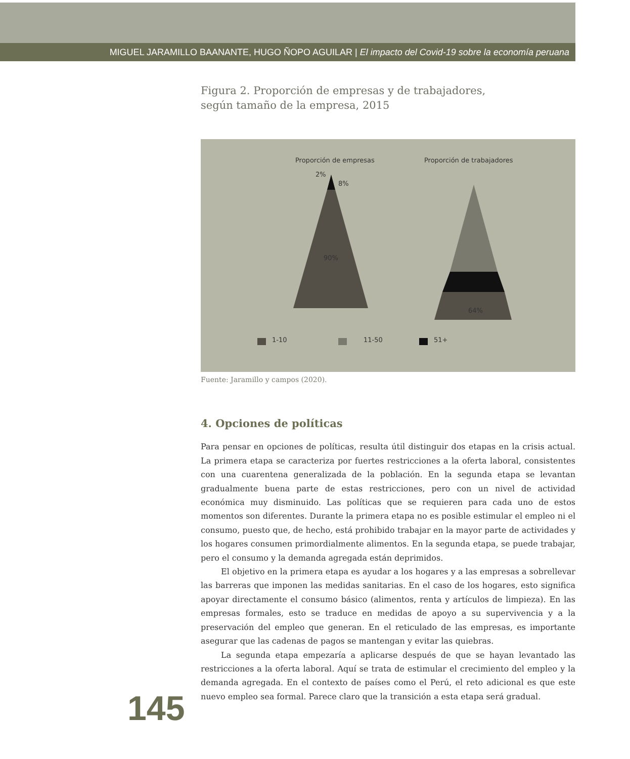MIGUEL JARAMILLO BAANANTE, HUGO ÑOPO AGUILAR | El impacto del Covid-19 sobre la economía peruana
Figura 2. Proporción de empresas y de trabajadores,
según tamaño de la empresa, 2015
Proporción de empresas Proporción de trabajadores
2%
8%
90%
64%
1-10 11-50 51+
Fuente: Jaramillo y campos (2020).
4. Opciones de políticas
Para pensar en opciones de políticas, resulta útil distinguir dos etapas en la crisis actual. La primera etapa se caracteriza por fuertes restricciones a la oferta laboral, consistentes con una cuarentena generalizada de la población. En la segunda etapa se levantan gradualmente buena parte de estas restricciones, pero con un nivel de actividad económica muy disminuido. Las políticas que se requieren para cada uno de estos momentos son diferentes. Durante la primera etapa no es posible estimular el empleo ni el consumo, puesto que, de hecho, está prohibido trabajar en la mayor parte de actividades y los hogares consumen primordialmente alimentos. En la segunda etapa, se puede trabajar, pero el consumo y la demanda agregada están deprimidos.
El objetivo en la primera etapa es ayudar a los hogares y a las empresas a sobrellevar las barreras que imponen las medidas sanitarias. En el caso de los hogares, esto significa apoyar directamente el consumo básico (alimentos, renta y artículos de limpieza). En las empresas formales, esto se traduce en medidas de apoyo a su supervivencia y a la preservación del empleo que generan. En el reticulado de las empresas, es importante asegurar que las cadenas de pagos se mantengan y evitar las quiebras.
La segunda etapa empezaría a aplicarse después de que se hayan levantado las restricciones a la oferta laboral. Aquí se trata de estimular el crecimiento del empleo y la demanda agregada. En el contexto de países como el Perú, el reto adicional es que este nuevo empleo sea formal. Parece claro que la transición a esta etapa será gradual.
145